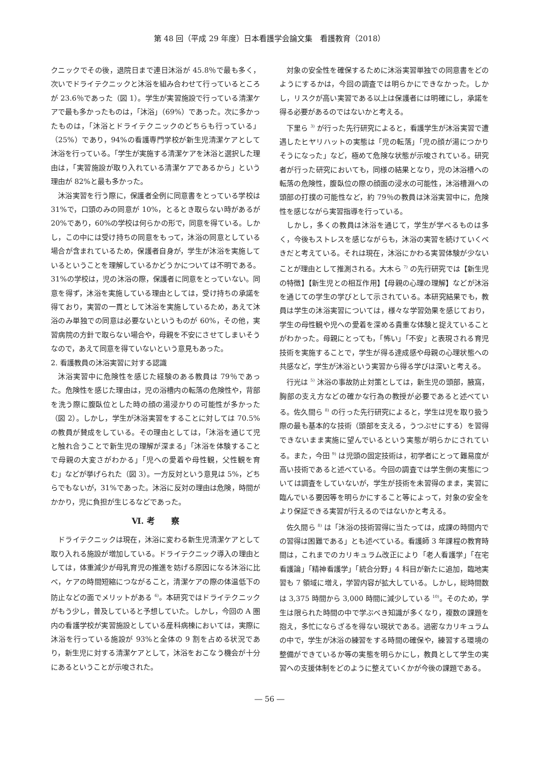第 48 回（平成 29 年度）日本看護学会論文集　看護教育（2018）
クニックでその後，退院日まで連日沐浴が 45.8％で最も多く，次いでドライテクニックと沐浴を組み合わせて行っているところが 23.6％であった（図 1）。学生が実習施設で行っている清潔ケアで最も多かったものは，「沐浴」（69%）であった。次に多かったものは，「沐浴とドライテクニックのどちらも行っている」（25%）であり，94%の看護専門学校が新生児清潔ケアとして沐浴を行っている。「学生が実施する清潔ケアを沐浴と選択した理由は，「実習施設が取り入れている清潔ケアであるから」という理由が 82%と最も多かった。
沐浴実習を行う際に，保護者全例に同意書をとっている学校は 31%で，口頭のみの同意が 10%，とるとき取らない時があるが 20%であり，60%の学校は何らかの形で，同意を得ている。しかし，この中には受け持ちの同意をもって，沐浴の同意としている場合が含まれているため，保護者自身が，学生が沐浴を実施しているということを理解しているかどうかについては不明である。31%の学校は，児の沐浴の際，保護者に同意をとっていない。同意を得ず，沐浴を実施している理由としては，受け持ちの承諾を得ており，実習の一貫として沐浴を実施しているため，あえて沐浴のみ単独での同意は必要ないというものが 60%，その他，実習病院の方針で取らない場合や，母親を不安にさせてしまいそうなので，あえて同意を得ていないという意見もあった。
2. 看護教員の沐浴実習に対する認識
沐浴実習中に危険性を感じた経験のある教員は 79％であった。危険性を感じた理由は，児の浴槽内の転落の危険性や，背部を洗う際に腹臥位とした時の顔の湯浸かりの可能性が多かった（図 2）。しかし，学生が沐浴実習をすることに対しては 70.5%の教員が賛成をしている。その理由としては，「沐浴を通じて児と触れ合うことで新生児の理解が深まる」「沐浴を体験することで母親の大変さがわかる」「児への愛着や母性観，父性観を育む」などが挙げられた（図 3）。一方反対という意見は 5%，どちらでもないが，31%であった。沐浴に反対の理由は危険，時間がかかり，児に負担が生じるなどであった。
Ⅵ. 考　　察
ドライテクニックは現在，沐浴に変わる新生児清潔ケアとして取り入れる施設が増加している。ドライテクニック導入の理由としては，体重減少が母乳育児の推進を妨げる原因になる沐浴に比べ，ケアの時間短縮につながること，清潔ケアの際の体温低下の防止などの面でメリットがある <sup>6)</sup>。本研究ではドライテクニックがもう少し，普及していると予想していた。しかし，今回の A 圏内の看護学校が実習施設としている産科病棟においては，実際に沐浴を行っている施設が 93%と全体の 9 割を占める状況であり，新生児に対する清潔ケアとして，沐浴をおこなう機会が十分にあるということが示唆された。
対象の安全性を確保するために沐浴実習単独での同意書をどのようにするかは，今回の調査では明らかにできなかった。しかし，リスクが高い実習である以上は保護者には明確にし，承諾を得る必要があるのではないかと考える。
下里ら <sup>3)</sup> が行った先行研究によると，看護学生が沐浴実習で遭遇したヒヤリハットの実態は「児の転落」「児の顔が湯につかりそうになった」など，極めて危険な状態が示唆されている。研究者が行った研究においても，同様の結果となり，児の沐浴槽への転落の危険性，腹臥位の際の顔面の浸水の可能性，沐浴槽淵への頭部の打撲の可能性など，約 79％の教員は沐浴実習中に，危険性を感じながら実習指導を行っている。
しかし，多くの教員は沐浴を通じて，学生が学べるものは多く，今後もストレスを感じながらも，沐浴の実習を続けていくべきだと考えている。それは現在，沐浴にかわる実習体験が少ないことが理由として推測される。大木ら <sup>7)</sup> の先行研究では【新生児の特徴】【新生児との相互作用】【母親の心理の理解】などが沐浴を通じての学生の学びとして示されている。本研究結果でも，教員は学生の沐浴実習については，様々な学習効果を感じており，学生の母性観や児への愛着を深める貴重な体験と捉えていることがわかった。母親にとっても，「怖い」「不安」と表現される育児技術を実施することで，学生が得る達成感や母親の心理状態への共感など，学生が沐浴という実習から得る学びは深いと考える。
行光は <sup>5)</sup> 沐浴の事故防止対策としては，新生児の頭部，腋窩，胸部の支え方などの確かな行為の教授が必要であると述べている。佐久間ら <sup>8)</sup> の行った先行研究によると，学生は児を取り扱う際の最も基本的な技術（頭部を支える，うつぶせにする）を習得できないまま実施に望んでいるという実態が明らかにされている。また，今田 <sup>9)</sup> は児頭の固定技術は，初学者にとって難易度が高い技術であると述べている。今回の調査では学生側の実態については調査をしていないが，学生が技術を未習得のまま，実習に臨んでいる要因等を明らかにすること等によって，対象の安全をより保証できる実習が行えるのではないかと考える。
佐久間ら <sup>8)</sup> は「沐浴の技術習得に当たっては，成課の時間内での習得は困難である」とも述べている。看護師 3 年課程の教育時間は，これまでのカリキュラム改正により「老人看護学」「在宅看護論」「精神看護学」「統合分野」4 科目が新たに追加，臨地実習も 7 領域に増え，学習内容が拡大している。しかし，総時間数は 3,375 時間から 3,000 時間に減少している <sup>10)</sup>。そのため，学生は限られた時間の中で学ぶべき知識が多くなり，複数の課題を抱え，多忙にならざるを得ない現状である。過密なカリキュラムの中で，学生が沐浴の練習をする時間の確保や，練習する環境の整備ができているか等の実態を明らかにし，教員として学生の実習への支援体制をどのように整えていくかが今後の課題である。
― 56 ―